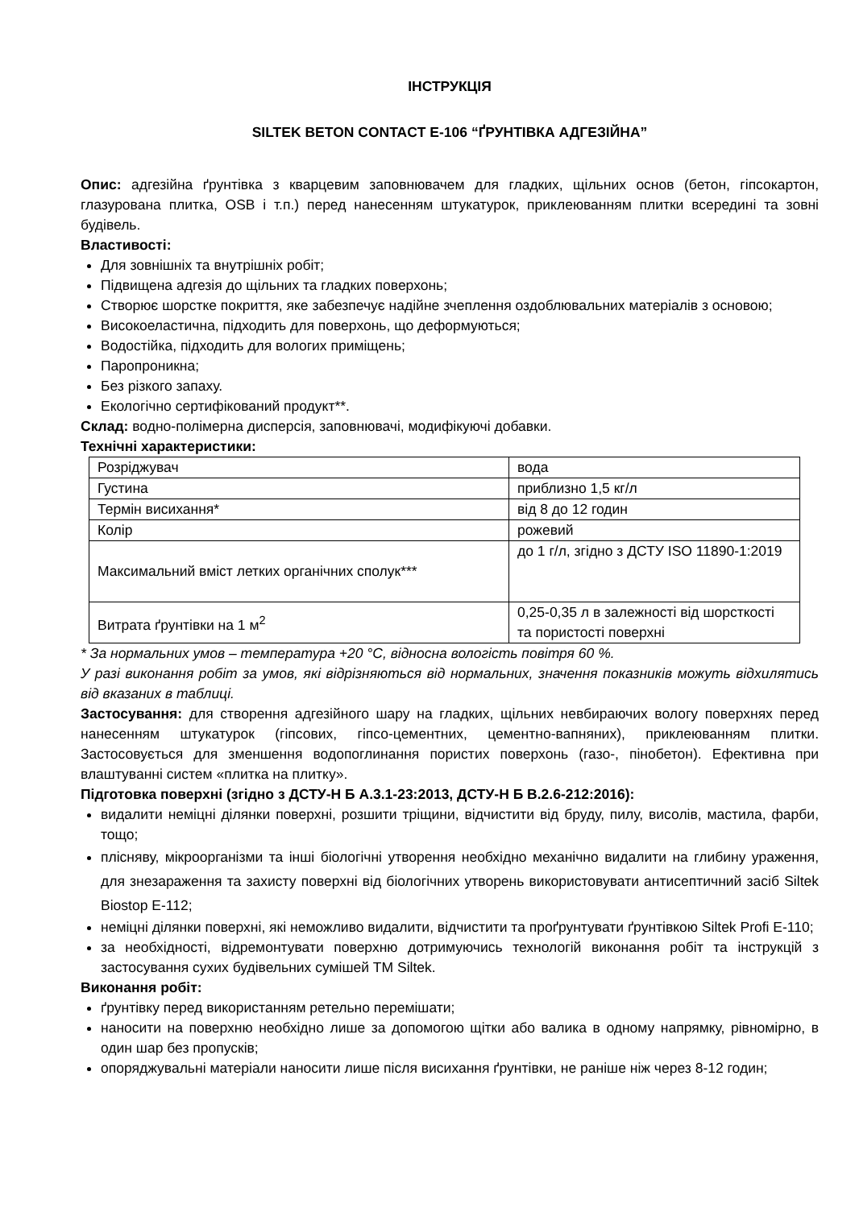ІНСТРУКЦІЯ
SILTEK BETON CONTACT Е-106 “ҐРУНТІВКА АДГЕЗІЙНА”
Опис: адгезійна ґрунтівка з кварцевим заповнювачем для гладких, щільних основ (бетон, гіпсокартон, глазурована плитка, OSB і т.п.) перед нанесенням штукатурок, приклеюванням плитки всередині та зовні будівель.
Властивості:
Для зовнішніх та внутрішніх робіт;
Підвищена адгезія до щільних та гладких поверхонь;
Створює шорстке покриття, яке забезпечує надійне зчеплення оздоблювальних матеріалів з основою;
Високоеластична, підходить для поверхонь, що деформуються;
Водостійка, підходить для вологих приміщень;
Паропроникна;
Без різкого запаху.
Екологічно сертифікований продукт**.
Склад: водно-полімерна дисперсія, заповнювачі, модифікуючі добавки.
Технічні характеристики:
| Розріджувач | вода |
| Густина | приблизно 1,5 кг/л |
| Термін висихання* | від 8 до 12 годин |
| Колір | рожевий |
| Максимальний вміст летких органічних сполук*** | до 1 г/л, згідно з ДСТУ ISO 11890-1:2019 |
| Витрата ґрунтівки на 1 м<sup>2</sup> | 0,25-0,35 л в залежності від шорсткості та пористості поверхні |
* За нормальних умов – температура +20 °С, відносна вологість повітря 60 %.
У разі виконання робіт за умов, які відрізняються від нормальних, значення показників можуть відхилятись від вказаних в таблиці.
Застосування: для створення адгезійного шару на гладких, щільних невбираючих вологу поверхнях перед нанесенням штукатурок (гіпсових, гіпсо-цементних, цементно-вапняних), приклеюванням плитки. Застосовується для зменшення водопоглинання пористих поверхонь (газо-, пінобетон). Ефективна при влаштуванні систем «плитка на плитку».
Підготовка поверхні (згідно з ДСТУ-Н Б А.3.1-23:2013, ДСТУ-Н Б В.2.6-212:2016):
видалити неміцні ділянки поверхні, розшити тріщини, відчистити від бруду, пилу, висолів, мастила, фарби, тощо;
плісняву, мікроорганізми та інші біологічні утворення необхідно механічно видалити на глибину ураження, для знезараження та захисту поверхні від біологічних утворень використовувати антисептичний засіб Siltek Biostop Е-112;
неміцні ділянки поверхні, які неможливо видалити, відчистити та проґрунтувати ґрунтівкою Siltek Profi Е-110;
за необхідності, відремонтувати поверхню дотримуючись технологій виконання робіт та інструкцій з застосування сухих будівельних сумішей ТМ Siltek.
Виконання робіт:
ґрунтівку перед використанням ретельно перемішати;
наносити на поверхню необхідно лише за допомогою щітки або валика в одному напрямку, рівномірно, в один шар без пропусків;
опоряджувальні матеріали наносити лише після висихання ґрунтівки, не раніше ніж через 8-12 годин;